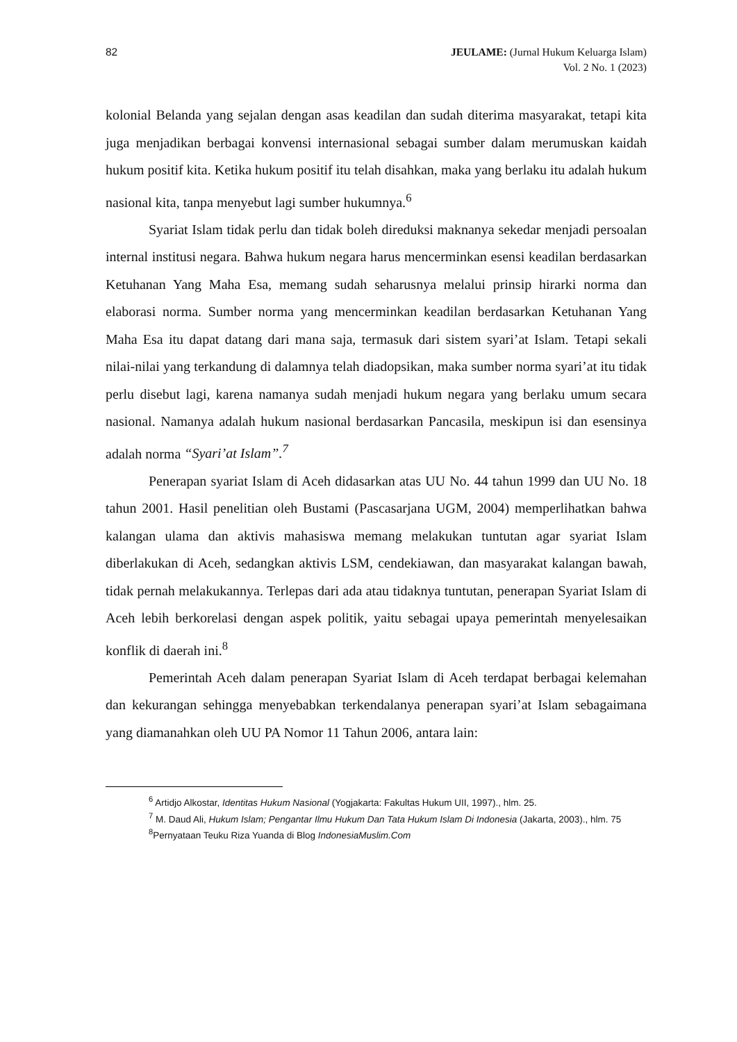82 JEULAME: (Jurnal Hukum Keluarga Islam)
Vol. 2 No. 1 (2023)
kolonial Belanda yang sejalan dengan asas keadilan dan sudah diterima masyarakat, tetapi kita juga menjadikan berbagai konvensi internasional sebagai sumber dalam merumuskan kaidah hukum positif kita. Ketika hukum positif itu telah disahkan, maka yang berlaku itu adalah hukum nasional kita, tanpa menyebut lagi sumber hukumnya.<sup>6</sup>
Syariat Islam tidak perlu dan tidak boleh direduksi maknanya sekedar menjadi persoalan internal institusi negara. Bahwa hukum negara harus mencerminkan esensi keadilan berdasarkan Ketuhanan Yang Maha Esa, memang sudah seharusnya melalui prinsip hirarki norma dan elaborasi norma. Sumber norma yang mencerminkan keadilan berdasarkan Ketuhanan Yang Maha Esa itu dapat datang dari mana saja, termasuk dari sistem syari’at Islam. Tetapi sekali nilai-nilai yang terkandung di dalamnya telah diadopsikan, maka sumber norma syari’at itu tidak perlu disebut lagi, karena namanya sudah menjadi hukum negara yang berlaku umum secara nasional. Namanya adalah hukum nasional berdasarkan Pancasila, meskipun isi dan esensinya adalah norma “Syari’at Islam”.<sup>7</sup>
Penerapan syariat Islam di Aceh didasarkan atas UU No. 44 tahun 1999 dan UU No. 18 tahun 2001. Hasil penelitian oleh Bustami (Pascasarjana UGM, 2004) memperlihatkan bahwa kalangan ulama dan aktivis mahasiswa memang melakukan tuntutan agar syariat Islam diberlakukan di Aceh, sedangkan aktivis LSM, cendekiawan, dan masyarakat kalangan bawah, tidak pernah melakukannya. Terlepas dari ada atau tidaknya tuntutan, penerapan Syariat Islam di Aceh lebih berkorelasi dengan aspek politik, yaitu sebagai upaya pemerintah menyelesaikan konflik di daerah ini.<sup>8</sup>
Pemerintah Aceh dalam penerapan Syariat Islam di Aceh terdapat berbagai kelemahan dan kekurangan sehingga menyebabkan terkendalanya penerapan syari’at Islam sebagaimana yang diamanahkan oleh UU PA Nomor 11 Tahun 2006, antara lain:
<sup>6</sup> Artidjo Alkostar, Identitas Hukum Nasional (Yogjakarta: Fakultas Hukum UII, 1997)., hlm. 25.
<sup>7</sup> M. Daud Ali, Hukum Islam; Pengantar Ilmu Hukum Dan Tata Hukum Islam Di Indonesia (Jakarta, 2003)., hlm. 75
<sup>8</sup> Pernyataan Teuku Riza Yuanda di Blog IndonesiaMuslim.Com